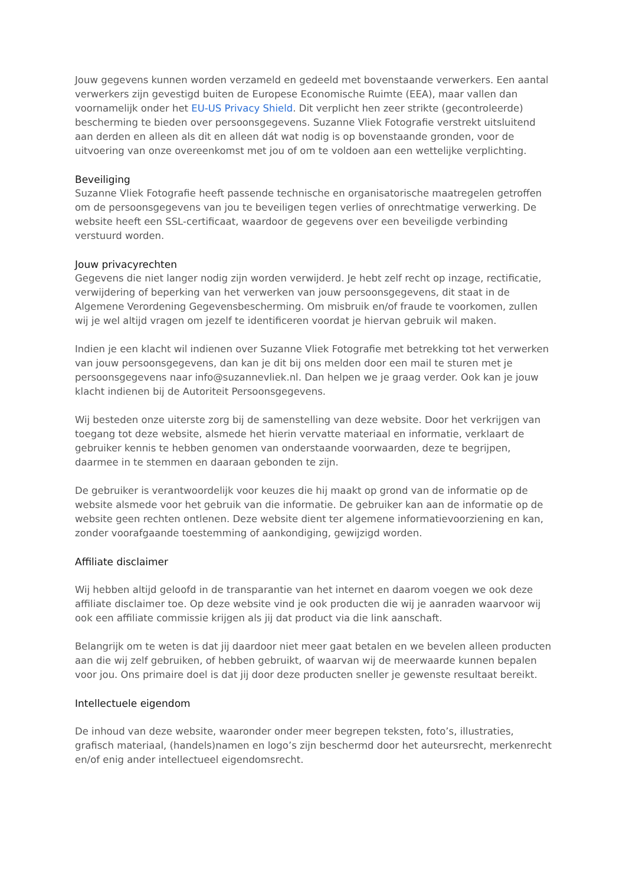Jouw gegevens kunnen worden verzameld en gedeeld met bovenstaande verwerkers. Een aantal verwerkers zijn gevestigd buiten de Europese Economische Ruimte (EEA), maar vallen dan voornamelijk onder het EU-US Privacy Shield. Dit verplicht hen zeer strikte (gecontroleerde) bescherming te bieden over persoonsgegevens. Suzanne Vliek Fotografie verstrekt uitsluitend aan derden en alleen als dit en alleen dát wat nodig is op bovenstaande gronden, voor de uitvoering van onze overeenkomst met jou of om te voldoen aan een wettelijke verplichting.
Beveiliging
Suzanne Vliek Fotografie heeft passende technische en organisatorische maatregelen getroffen om de persoonsgegevens van jou te beveiligen tegen verlies of onrechtmatige verwerking. De website heeft een SSL-certificaat, waardoor de gegevens over een beveiligde verbinding verstuurd worden.
Jouw privacyrechten
Gegevens die niet langer nodig zijn worden verwijderd. Je hebt zelf recht op inzage, rectificatie, verwijdering of beperking van het verwerken van jouw persoonsgegevens, dit staat in de Algemene Verordening Gegevensbescherming. Om misbruik en/of fraude te voorkomen, zullen wij je wel altijd vragen om jezelf te identificeren voordat je hiervan gebruik wil maken.
Indien je een klacht wil indienen over Suzanne Vliek Fotografie met betrekking tot het verwerken van jouw persoonsgegevens, dan kan je dit bij ons melden door een mail te sturen met je persoonsgegevens naar info@suzannevliek.nl. Dan helpen we je graag verder. Ook kan je jouw klacht indienen bij de Autoriteit Persoonsgegevens.
Wij besteden onze uiterste zorg bij de samenstelling van deze website. Door het verkrijgen van toegang tot deze website, alsmede het hierin vervatte materiaal en informatie, verklaart de gebruiker kennis te hebben genomen van onderstaande voorwaarden, deze te begrijpen, daarmee in te stemmen en daaraan gebonden te zijn.
De gebruiker is verantwoordelijk voor keuzes die hij maakt op grond van de informatie op de website alsmede voor het gebruik van die informatie. De gebruiker kan aan de informatie op de website geen rechten ontlenen. Deze website dient ter algemene informatievoorziening en kan, zonder voorafgaande toestemming of aankondiging, gewijzigd worden.
Affiliate disclaimer
Wij hebben altijd geloofd in de transparantie van het internet en daarom voegen we ook deze affiliate disclaimer toe. Op deze website vind je ook producten die wij je aanraden waarvoor wij ook een affiliate commissie krijgen als jij dat product via die link aanschaft.
Belangrijk om te weten is dat jij daardoor niet meer gaat betalen en we bevelen alleen producten aan die wij zelf gebruiken, of hebben gebruikt, of waarvan wij de meerwaarde kunnen bepalen voor jou. Ons primaire doel is dat jij door deze producten sneller je gewenste resultaat bereikt.
Intellectuele eigendom
De inhoud van deze website, waaronder onder meer begrepen teksten, foto’s, illustraties, grafisch materiaal, (handels)namen en logo’s zijn beschermd door het auteursrecht, merkenrecht en/of enig ander intellectueel eigendomsrecht.